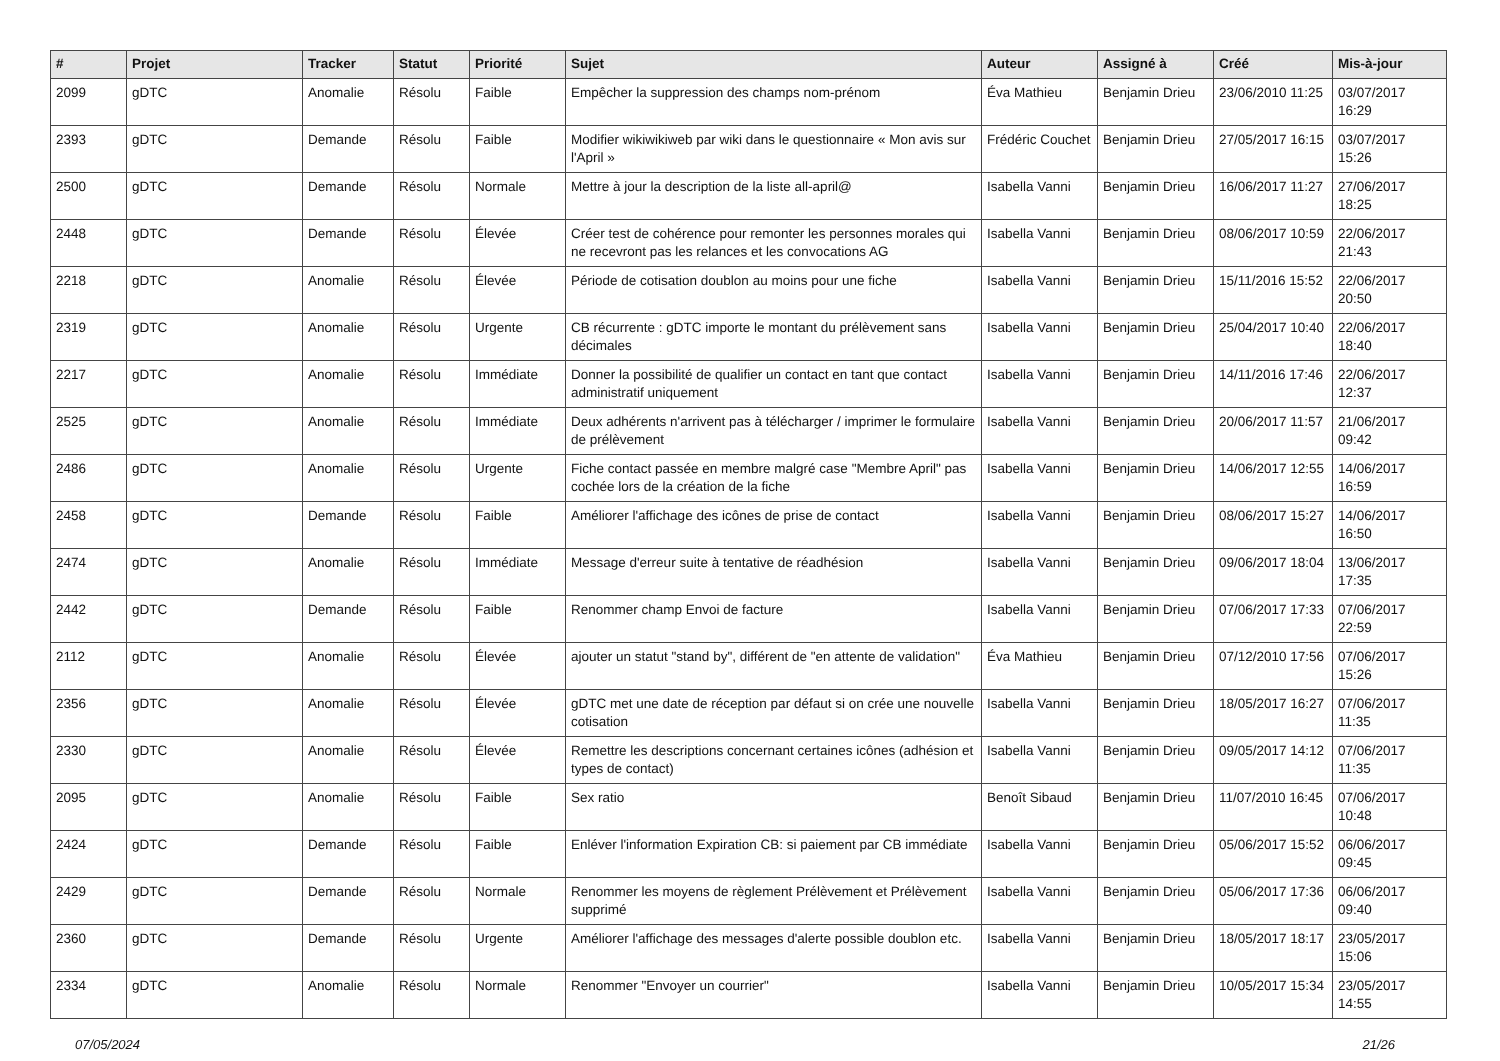| # | Projet | Tracker | Statut | Priorité | Sujet | Auteur | Assigné à | Créé | Mis-à-jour |
| --- | --- | --- | --- | --- | --- | --- | --- | --- | --- |
| 2099 | gDTC | Anomalie | Résolu | Faible | Empêcher la suppression des champs nom-prénom | Éva Mathieu | Benjamin Drieu | 23/06/2010 11:25 | 03/07/2017 16:29 |
| 2393 | gDTC | Demande | Résolu | Faible | Modifier wikiwikiweb par wiki dans le questionnaire « Mon avis sur l'April » | Frédéric Couchet | Benjamin Drieu | 27/05/2017 16:15 | 03/07/2017 15:26 |
| 2500 | gDTC | Demande | Résolu | Normale | Mettre à jour la description de la liste all-april@ | Isabella Vanni | Benjamin Drieu | 16/06/2017 11:27 | 27/06/2017 18:25 |
| 2448 | gDTC | Demande | Résolu | Élevée | Créer test de cohérence pour remonter les personnes morales qui ne recevront pas les relances et les convocations AG | Isabella Vanni | Benjamin Drieu | 08/06/2017 10:59 | 22/06/2017 21:43 |
| 2218 | gDTC | Anomalie | Résolu | Élevée | Période de cotisation doublon au moins pour une fiche | Isabella Vanni | Benjamin Drieu | 15/11/2016 15:52 | 22/06/2017 20:50 |
| 2319 | gDTC | Anomalie | Résolu | Urgente | CB récurrente : gDTC importe le montant du prélèvement sans décimales | Isabella Vanni | Benjamin Drieu | 25/04/2017 10:40 | 22/06/2017 18:40 |
| 2217 | gDTC | Anomalie | Résolu | Immédiate | Donner la possibilité de qualifier un contact en tant que contact administratif uniquement | Isabella Vanni | Benjamin Drieu | 14/11/2016 17:46 | 22/06/2017 12:37 |
| 2525 | gDTC | Anomalie | Résolu | Immédiate | Deux adhérents n'arrivent pas à télécharger / imprimer le formulaire de prélèvement | Isabella Vanni | Benjamin Drieu | 20/06/2017 11:57 | 21/06/2017 09:42 |
| 2486 | gDTC | Anomalie | Résolu | Urgente | Fiche contact passée en membre malgré case "Membre April" pas cochée lors de la création de la fiche | Isabella Vanni | Benjamin Drieu | 14/06/2017 12:55 | 14/06/2017 16:59 |
| 2458 | gDTC | Demande | Résolu | Faible | Améliorer l'affichage des icônes de prise de contact | Isabella Vanni | Benjamin Drieu | 08/06/2017 15:27 | 14/06/2017 16:50 |
| 2474 | gDTC | Anomalie | Résolu | Immédiate | Message d'erreur suite à tentative de réadhésion | Isabella Vanni | Benjamin Drieu | 09/06/2017 18:04 | 13/06/2017 17:35 |
| 2442 | gDTC | Demande | Résolu | Faible | Renommer champ Envoi de facture | Isabella Vanni | Benjamin Drieu | 07/06/2017 17:33 | 07/06/2017 22:59 |
| 2112 | gDTC | Anomalie | Résolu | Élevée | ajouter un statut "stand by", différent de "en attente de validation" | Éva Mathieu | Benjamin Drieu | 07/12/2010 17:56 | 07/06/2017 15:26 |
| 2356 | gDTC | Anomalie | Résolu | Élevée | gDTC met une date de réception par défaut si on crée une nouvelle cotisation | Isabella Vanni | Benjamin Drieu | 18/05/2017 16:27 | 07/06/2017 11:35 |
| 2330 | gDTC | Anomalie | Résolu | Élevée | Remettre les descriptions concernant certaines icônes (adhésion et types de contact) | Isabella Vanni | Benjamin Drieu | 09/05/2017 14:12 | 07/06/2017 11:35 |
| 2095 | gDTC | Anomalie | Résolu | Faible | Sex ratio | Benoît Sibaud | Benjamin Drieu | 11/07/2010 16:45 | 07/06/2017 10:48 |
| 2424 | gDTC | Demande | Résolu | Faible | Enléver l'information Expiration CB: si paiement par CB immédiate | Isabella Vanni | Benjamin Drieu | 05/06/2017 15:52 | 06/06/2017 09:45 |
| 2429 | gDTC | Demande | Résolu | Normale | Renommer les moyens de règlement Prélèvement et Prélèvement supprimé | Isabella Vanni | Benjamin Drieu | 05/06/2017 17:36 | 06/06/2017 09:40 |
| 2360 | gDTC | Demande | Résolu | Urgente | Améliorer l'affichage des messages d'alerte possible doublon etc. | Isabella Vanni | Benjamin Drieu | 18/05/2017 18:17 | 23/05/2017 15:06 |
| 2334 | gDTC | Anomalie | Résolu | Normale | Renommer "Envoyer un courrier" | Isabella Vanni | Benjamin Drieu | 10/05/2017 15:34 | 23/05/2017 14:55 |
07/05/2024 21/26